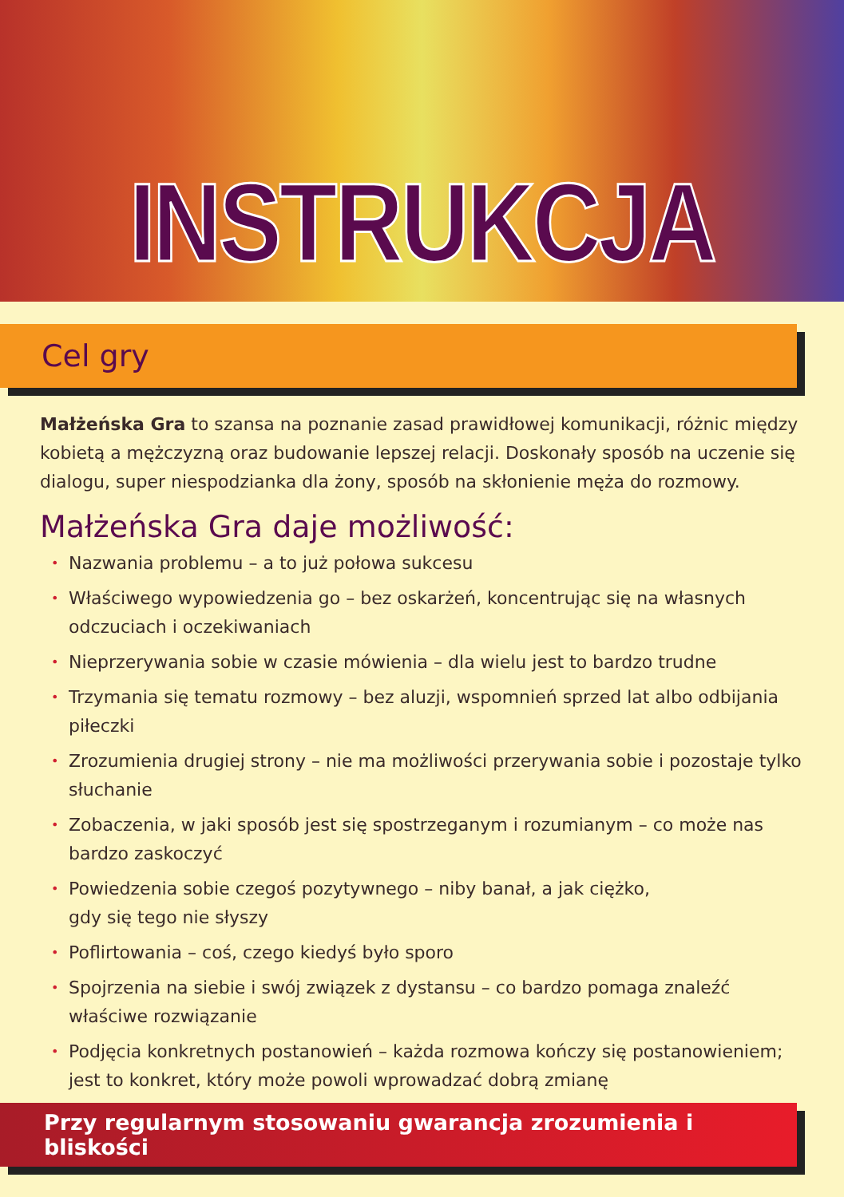INSTRUKCJA
Cel gry
Małżeńska Gra to szansa na poznanie zasad prawidłowej komunikacji, różnic między kobietą a mężczyzną oraz budowanie lepszej relacji. Doskonały sposób na uczenie się dialogu, super niespodzianka dla żony, sposób na skłonienie męża do rozmowy.
Małżeńska Gra daje możliwość:
• Nazwania problemu – a to już połowa sukcesu
• Właściwego wypowiedzenia go – bez oskarżeń, koncentrując się na własnych odczuciach i oczekiwaniach
• Nieprzerywania sobie w czasie mówienia – dla wielu jest to bardzo trudne
• Trzymania się tematu rozmowy – bez aluzji, wspomnień sprzed lat albo odbijania piłeczki
• Zrozumienia drugiej strony – nie ma możliwości przerywania sobie i pozostaje tylko słuchanie
• Zobaczenia, w jaki sposób jest się spostrzeganym i rozumianym – co może nas bardzo zaskoczyć
• Powiedzenia sobie czegoś pozytywnego – niby banał, a jak ciężko,
gdy się tego nie słyszy
• Poflirtowania – coś, czego kiedyś było sporo
• Spojrzenia na siebie i swój związek z dystansu – co bardzo pomaga znaleźć właściwe rozwiązanie
• Podjęcia konkretnych postanowień – każda rozmowa kończy się postanowieniem; jest to konkret, który może powoli wprowadzać dobrą zmianę
Przy regularnym stosowaniu gwarancja zrozumienia i bliskości